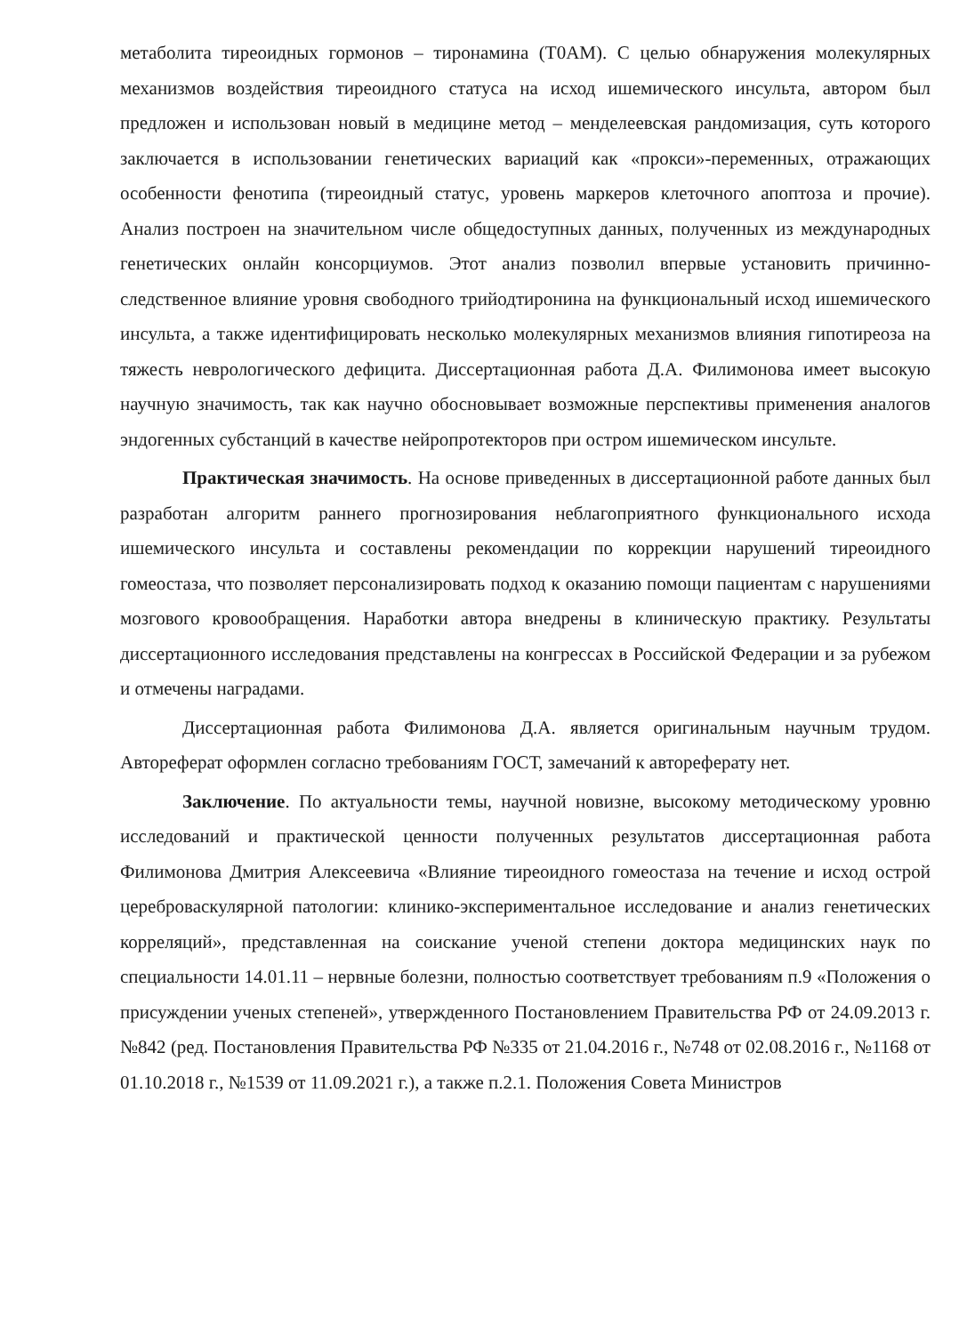метаболита тиреоидных гормонов – тиронамина (T0AM). С целью обнаружения молекулярных механизмов воздействия тиреоидного статуса на исход ишемического инсульта, автором был предложен и использован новый в медицине метод – менделеевская рандомизация, суть которого заключается в использовании генетических вариаций как «прокси»-переменных, отражающих особенности фенотипа (тиреоидный статус, уровень маркеров клеточного апоптоза и прочие). Анализ построен на значительном числе общедоступных данных, полученных из международных генетических онлайн консорциумов. Этот анализ позволил впервые установить причинно-следственное влияние уровня свободного трийодтиронина на функциональный исход ишемического инсульта, а также идентифицировать несколько молекулярных механизмов влияния гипотиреоза на тяжесть неврологического дефицита. Диссертационная работа Д.А. Филимонова имеет высокую научную значимость, так как научно обосновывает возможные перспективы применения аналогов эндогенных субстанций в качестве нейропротекторов при остром ишемическом инсульте.
Практическая значимость. На основе приведенных в диссертационной работе данных был разработан алгоритм раннего прогнозирования неблагоприятного функционального исхода ишемического инсульта и составлены рекомендации по коррекции нарушений тиреоидного гомеостаза, что позволяет персонализировать подход к оказанию помощи пациентам с нарушениями мозгового кровообращения. Наработки автора внедрены в клиническую практику. Результаты диссертационного исследования представлены на конгрессах в Российской Федерации и за рубежом и отмечены наградами.
Диссертационная работа Филимонова Д.А. является оригинальным научным трудом. Автореферат оформлен согласно требованиям ГОСТ, замечаний к автореферату нет.
Заключение. По актуальности темы, научной новизне, высокому методическому уровню исследований и практической ценности полученных результатов диссертационная работа Филимонова Дмитрия Алексеевича «Влияние тиреоидного гомеостаза на течение и исход острой цереброваскулярной патологии: клинико-экспериментальное исследование и анализ генетических корреляций», представленная на соискание ученой степени доктора медицинских наук по специальности 14.01.11 – нервные болезни, полностью соответствует требованиям п.9 «Положения о присуждении ученых степеней», утвержденного Постановлением Правительства РФ от 24.09.2013 г. №842 (ред. Постановления Правительства РФ №335 от 21.04.2016 г., №748 от 02.08.2016 г., №1168 от 01.10.2018 г., №1539 от 11.09.2021 г.), а также п.2.1. Положения Совета Министров